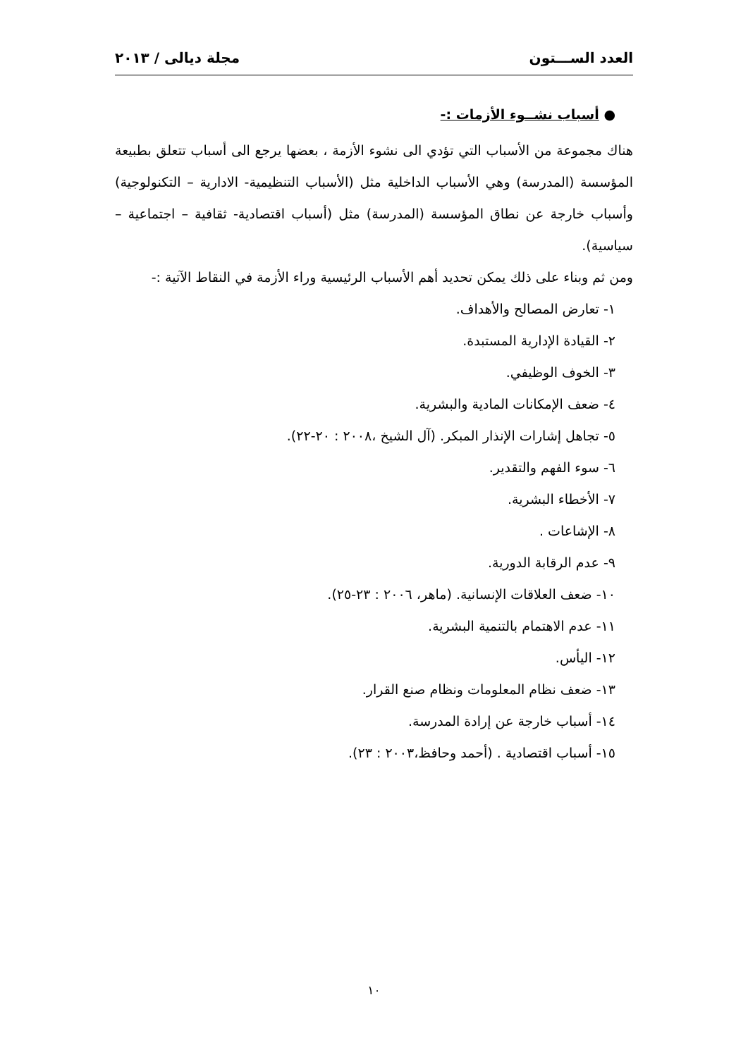العدد الســـتون مجلة ديالى / ٢٠١٣
● أسباب نشــوء الأزمات :-
هناك مجموعة من الأسباب التي تؤدي الى نشوء الأزمة ، بعضها يرجع الى أسباب تتعلق بطبيعة المؤسسة (المدرسة) وهي الأسباب الداخلية مثل (الأسباب التنظيمية- الادارية – التكنولوجية) وأسباب خارجة عن نطاق المؤسسة (المدرسة) مثل (أسباب اقتصادية- ثقافية – اجتماعية – سياسية).
ومن ثم وبناء على ذلك يمكن تحديد أهم الأسباب الرئيسية وراء الأزمة في النقاط الآتية :-
١- تعارض المصالح والأهداف.
٢- القيادة الإدارية المستبدة.
٣- الخوف الوظيفي.
٤- ضعف الإمكانات المادية والبشرية.
٥- تجاهل إشارات الإنذار المبكر. (آل الشيخ ،٢٠٠٨ : ٢٠-٢٢).
٦- سوء الفهم والتقدير.
٧- الأخطاء البشرية.
٨- الإشاعات .
٩- عدم الرقابة الدورية.
١٠- ضعف العلاقات الإنسانية. (ماهر، ٢٠٠٦ : ٢٣-٢٥).
١١- عدم الاهتمام بالتنمية البشرية.
١٢- اليأس.
١٣- ضعف نظام المعلومات ونظام صنع القرار.
١٤- أسباب خارجة عن إرادة المدرسة.
١٥- أسباب اقتصادية . (أحمد وحافظ،٢٠٠٣ : ٢٣).
١٠